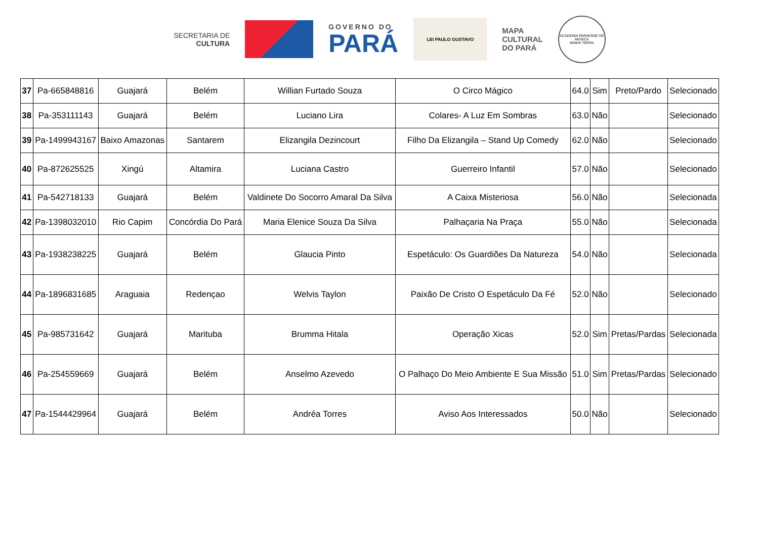SECRETARIA DE
CULTURA
GOVERNO DO
PARÁ
LEI PAULO GUSTAVO
MAPA
CULTURAL
DO PARÁ
ACADEMIA PARAENSE DE MÚSICA
MINHA TERRA
| 37 | Pa-665848816 | Guajará | Belém | Willian Furtado Souza | O Circo Mágico | 64.0 | Sim | Preto/Pardo | Selecionado |
| 38 | Pa-353111143 | Guajará | Belém | Luciano Lira | Colares- A Luz Em Sombras | 63.0 | Não | | Selecionado |
| 39 | Pa-1499943167 | Baixo Amazonas | Santarem | Elizangila Dezincourt | Filho Da Elizangila – Stand Up Comedy | 62.0 | Não | | Selecionado |
| 40 | Pa-872625525 | Xingú | Altamira | Luciana Castro | Guerreiro Infantil | 57.0 | Não | | Selecionado |
| 41 | Pa-542718133 | Guajará | Belém | Valdinete Do Socorro Amaral Da Silva | A Caixa Misteriosa | 56.0 | Não | | Selecionada |
| 42 | Pa-1398032010 | Rio Capim | Concórdia Do Pará | Maria Elenice Souza Da Silva | Palhaçaria Na Praça | 55.0 | Não | | Selecionada |
| 43 | Pa-1938238225 | Guajará | Belém | Glaucia Pinto | Espetáculo: Os Guardiões Da Natureza | 54.0 | Não | | Selecionada |
| 44 | Pa-1896831685 | Araguaia | Redençao | Welvis Taylon | Paixão De Cristo O Espetáculo Da Fé | 52.0 | Não | | Selecionado |
| 45 | Pa-985731642 | Guajará | Marituba | Brumma Hitala | Operação Xicas | 52.0 | Sim | Pretas/Pardas | Selecionada |
| 46 | Pa-254559669 | Guajará | Belém | Anselmo Azevedo | O Palhaço Do Meio Ambiente E Sua Missão | 51.0 | Sim | Pretas/Pardas | Selecionado |
| 47 | Pa-1544429964 | Guajará | Belém | Andréa Torres | Aviso Aos Interessados | 50.0 | Não | | Selecionado |